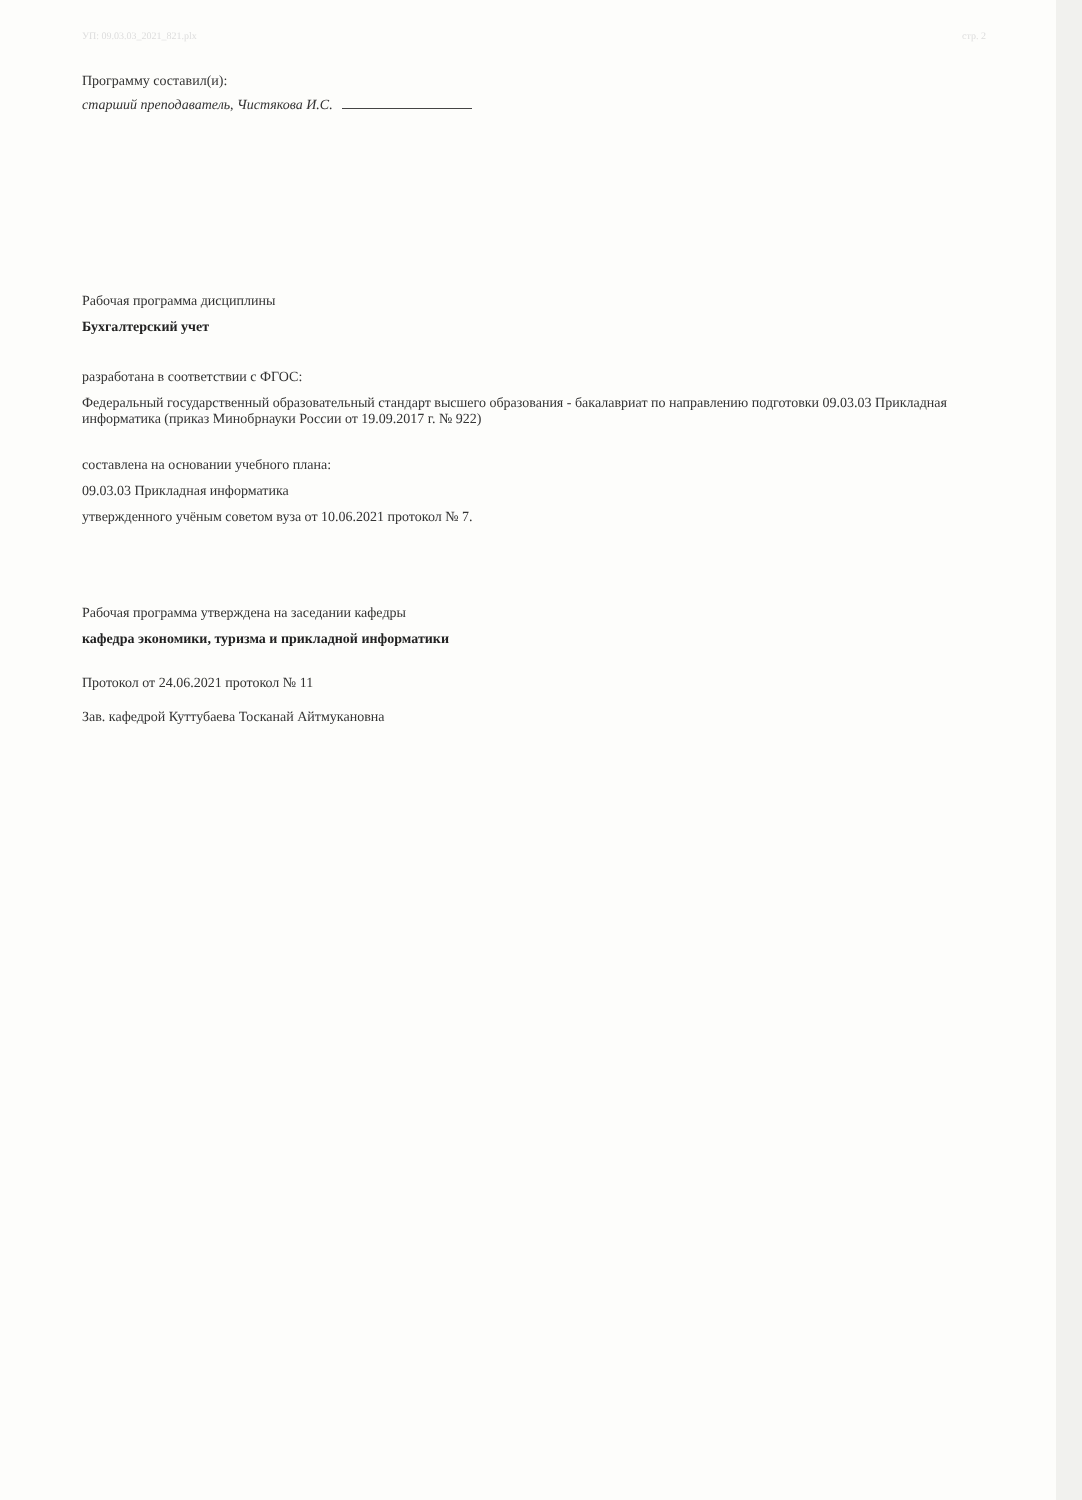УП: 09.03.03_2021_821.plx стр. 2
Программу составил(и):
старший преподаватель, Чистякова И.С.
Рабочая программа дисциплины
Бухгалтерский учет
разработана в соответствии с ФГОС:
Федеральный государственный образовательный стандарт высшего образования - бакалавриат по направлению подготовки 09.03.03 Прикладная информатика (приказ Минобрнауки России от 19.09.2017 г. № 922)
составлена на основании учебного плана:
09.03.03 Прикладная информатика
утвержденного учёным советом вуза от 10.06.2021 протокол № 7.
Рабочая программа утверждена на заседании кафедры
кафедра экономики, туризма и прикладной информатики
Протокол от 24.06.2021 протокол № 11
Зав. кафедрой Куттубаева Тосканай Айтмукановна